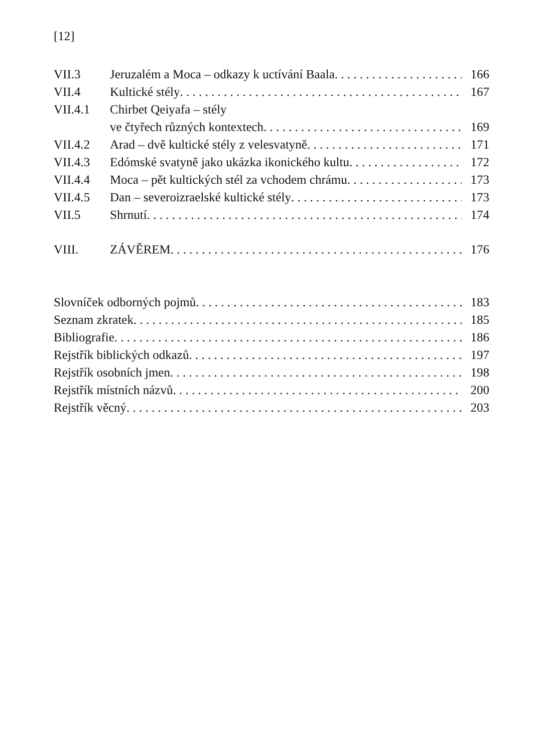[12]
VII.3 Jeruzalém a Moca – odkazy k uctívání Baala 166
VII.4 Kultické stély 167
VII.4.1 Chirbet Qeiyafa – stély
ve čtyřech různých kontextech 169
VII.4.2 Arad – dvě kultické stély z velesvatyně 171
VII.4.3 Edómské svatyně jako ukázka ikonického kultu 172
VII.4.4 Moca – pět kultických stél za vchodem chrámu 173
VII.4.5 Dan – severoizraelské kultické stély 173
VII.5 Shrnutí 174
VIII. ZÁVĚREM 176
Slovníček odborných pojmů 183
Seznam zkratek 185
Bibliografie 186
Rejstřík biblických odkazů 197
Rejstřík osobních jmen 198
Rejstřík místních názvů 200
Rejstřík věcný 203